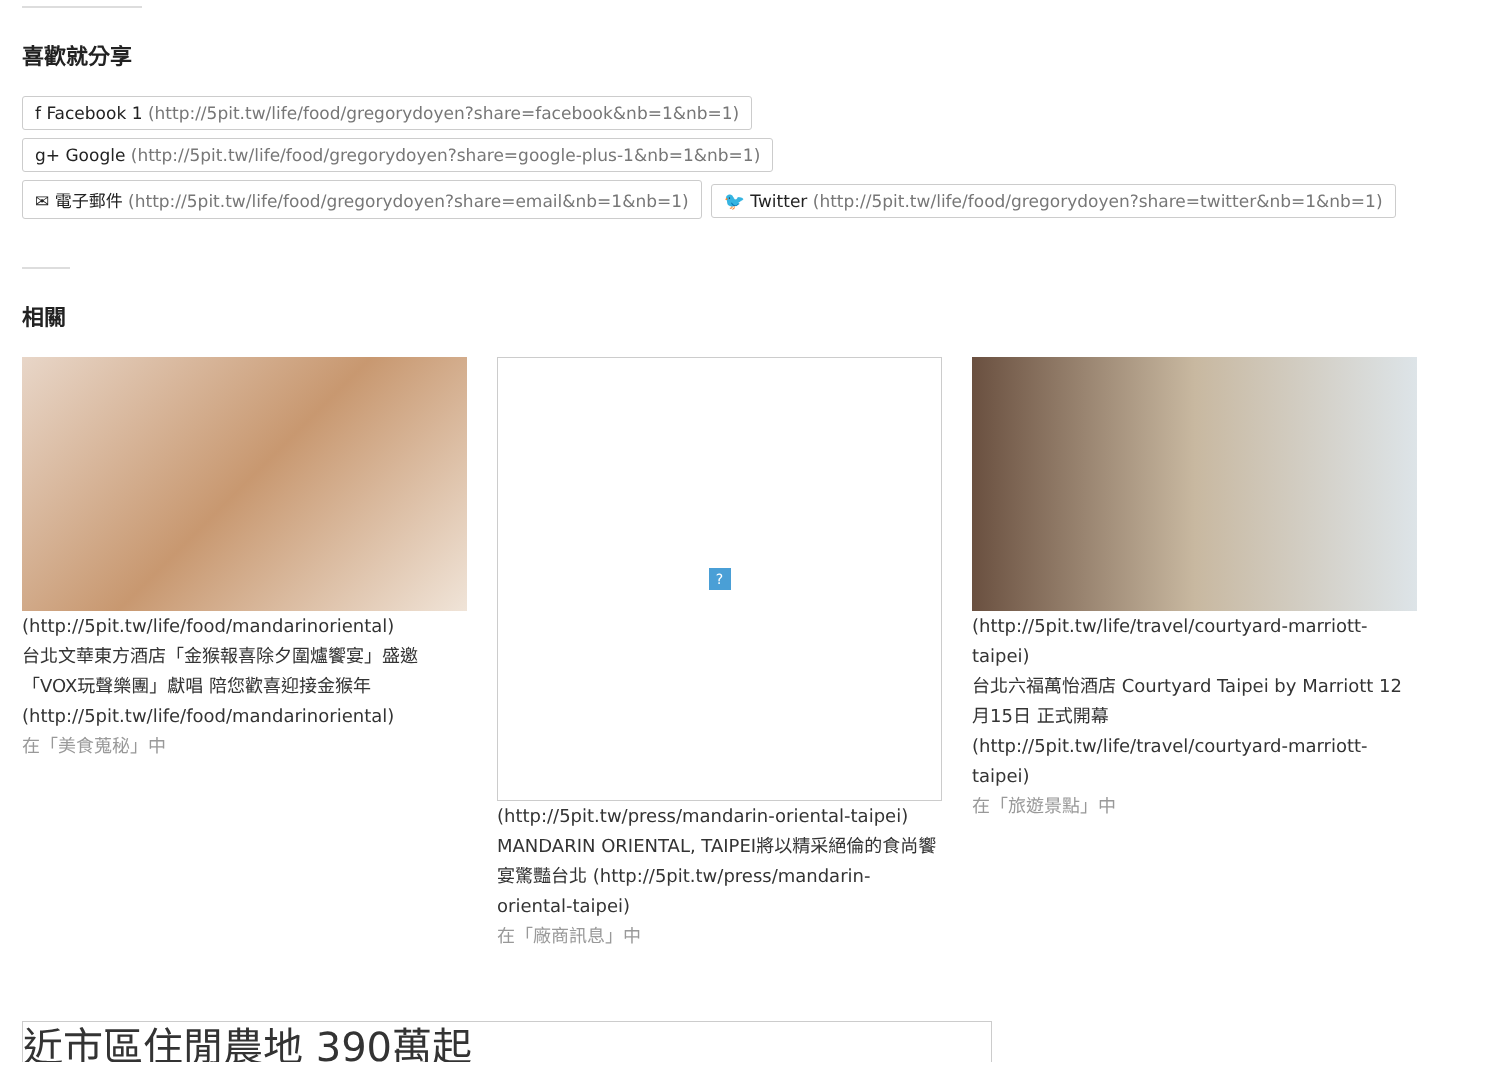喜歡就分享
f Facebook 1 (http://5pit.tw/life/food/gregorydoyen?share=facebook&nb=1&nb=1)
g+ Google (http://5pit.tw/life/food/gregorydoyen?share=google-plus-1&nb=1&nb=1)
✉ 電子郵件 (http://5pit.tw/life/food/gregorydoyen?share=email&nb=1&nb=1)
🐦 Twitter (http://5pit.tw/life/food/gregorydoyen?share=twitter&nb=1&nb=1)
相關
(http://5pit.tw/life/food/mandarinoriental)
台北文華東方酒店「金猴報喜除夕圍爐饗宴」盛邀「VOX玩聲樂團」獻唱 陪您歡喜迎接金猴年 (http://5pit.tw/life/food/mandarinoriental)
在「美食蒐秘」中
?
(http://5pit.tw/press/mandarin-oriental-taipei)
MANDARIN ORIENTAL, TAIPEI將以精采絕倫的食尚饗宴驚豔台北 (http://5pit.tw/press/mandarin-oriental-taipei)
在「廠商訊息」中
(http://5pit.tw/life/travel/courtyard-marriott-taipei)
台北六福萬怡酒店 Courtyard Taipei by Marriott 12月15日 正式開幕 (http://5pit.tw/life/travel/courtyard-marriott-taipei)
在「旅遊景點」中
近市區住閒農地 390萬起